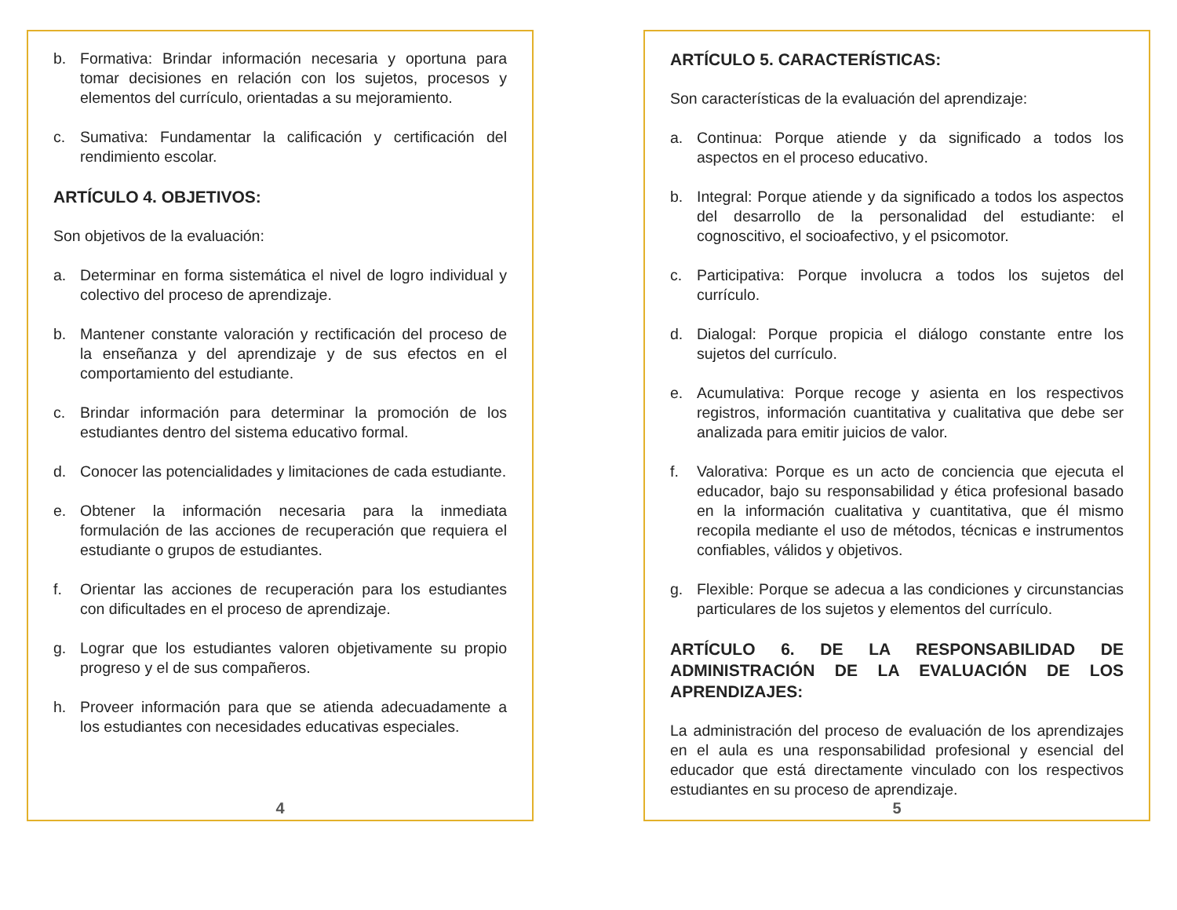b. Formativa: Brindar información necesaria y oportuna para tomar decisiones en relación con los sujetos, procesos y elementos del currículo, orientadas a su mejoramiento.
c. Sumativa: Fundamentar la calificación y certificación del rendimiento escolar.
ARTÍCULO 4. OBJETIVOS:
Son objetivos de la evaluación:
a. Determinar en forma sistemática el nivel de logro individual y colectivo del proceso de aprendizaje.
b. Mantener constante valoración y rectificación del proceso de la enseñanza y del aprendizaje y de sus efectos en el comportamiento del estudiante.
c. Brindar información para determinar la promoción de los estudiantes dentro del sistema educativo formal.
d. Conocer las potencialidades y limitaciones de cada estudiante.
e. Obtener la información necesaria para la inmediata formulación de las acciones de recuperación que requiera el estudiante o grupos de estudiantes.
f. Orientar las acciones de recuperación para los estudiantes con dificultades en el proceso de aprendizaje.
g. Lograr que los estudiantes valoren objetivamente su propio progreso y el de sus compañeros.
h. Proveer información para que se atienda adecuadamente a los estudiantes con necesidades educativas especiales.
4
ARTÍCULO 5. CARACTERÍSTICAS:
Son características de la evaluación del aprendizaje:
a. Continua: Porque atiende y da significado a todos los aspectos en el proceso educativo.
b. Integral: Porque atiende y da significado a todos los aspectos del desarrollo de la personalidad del estudiante: el cognoscitivo, el socioafectivo, y el psicomotor.
c. Participativa: Porque involucra a todos los sujetos del currículo.
d. Dialogal: Porque propicia el diálogo constante entre los sujetos del currículo.
e. Acumulativa: Porque recoge y asienta en los respectivos registros, información cuantitativa y cualitativa que debe ser analizada para emitir juicios de valor.
f. Valorativa: Porque es un acto de conciencia que ejecuta el educador, bajo su responsabilidad y ética profesional basado en la información cualitativa y cuantitativa, que él mismo recopila mediante el uso de métodos, técnicas e instrumentos confiables, válidos y objetivos.
g. Flexible: Porque se adecua a las condiciones y circunstancias particulares de los sujetos y elementos del currículo.
ARTÍCULO 6. DE LA RESPONSABILIDAD DE ADMINISTRACIÓN DE LA EVALUACIÓN DE LOS APRENDIZAJES:
La administración del proceso de evaluación de los aprendizajes en el aula es una responsabilidad profesional y esencial del educador que está directamente vinculado con los respectivos estudiantes en su proceso de aprendizaje.
5